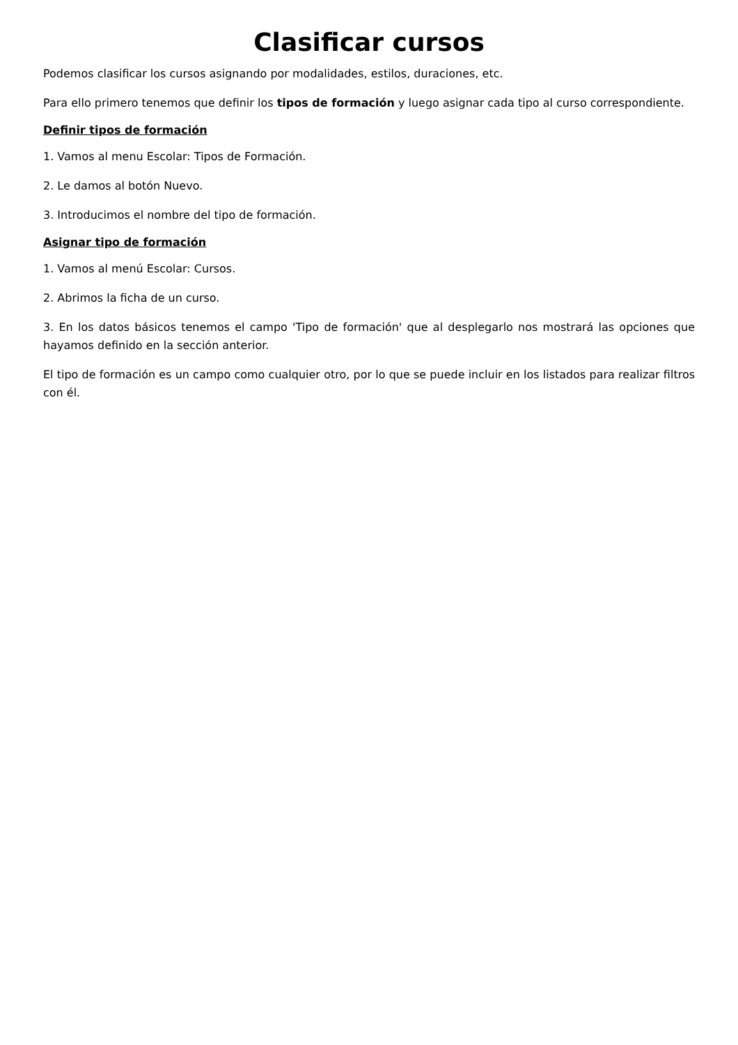Clasificar cursos
Podemos clasificar los cursos asignando por modalidades, estilos, duraciones, etc.
Para ello primero tenemos que definir los tipos de formación y luego asignar cada tipo al curso correspondiente.
Definir tipos de formación
1. Vamos al menu Escolar: Tipos de Formación.
2. Le damos al botón Nuevo.
3. Introducimos el nombre del tipo de formación.
Asignar tipo de formación
1. Vamos al menú Escolar: Cursos.
2. Abrimos la ficha de un curso.
3. En los datos básicos tenemos el campo 'Tipo de formación' que al desplegarlo nos mostrará las opciones que hayamos definido en la sección anterior.
El tipo de formación es un campo como cualquier otro, por lo que se puede incluir en los listados para realizar filtros con él.